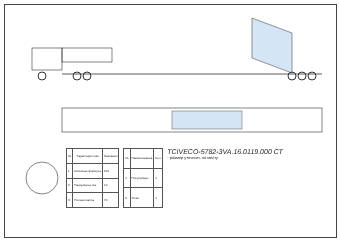| № | Характеристики | Значения |
| --- | --- | --- |
| 1 | Колесная формула | 6x4 |
| 2 | Нагрузка на ось | 10 |
| 3 | Полная масса | 70 |
| № | Наименование | Кол. |
| --- | --- | --- |
| 1 | Полуприцеп | 1 |
| 2 | Тягач | 1 |
TCIVECO-5782-3VA.16.0119.000 СТ
- размер уточнить по месту